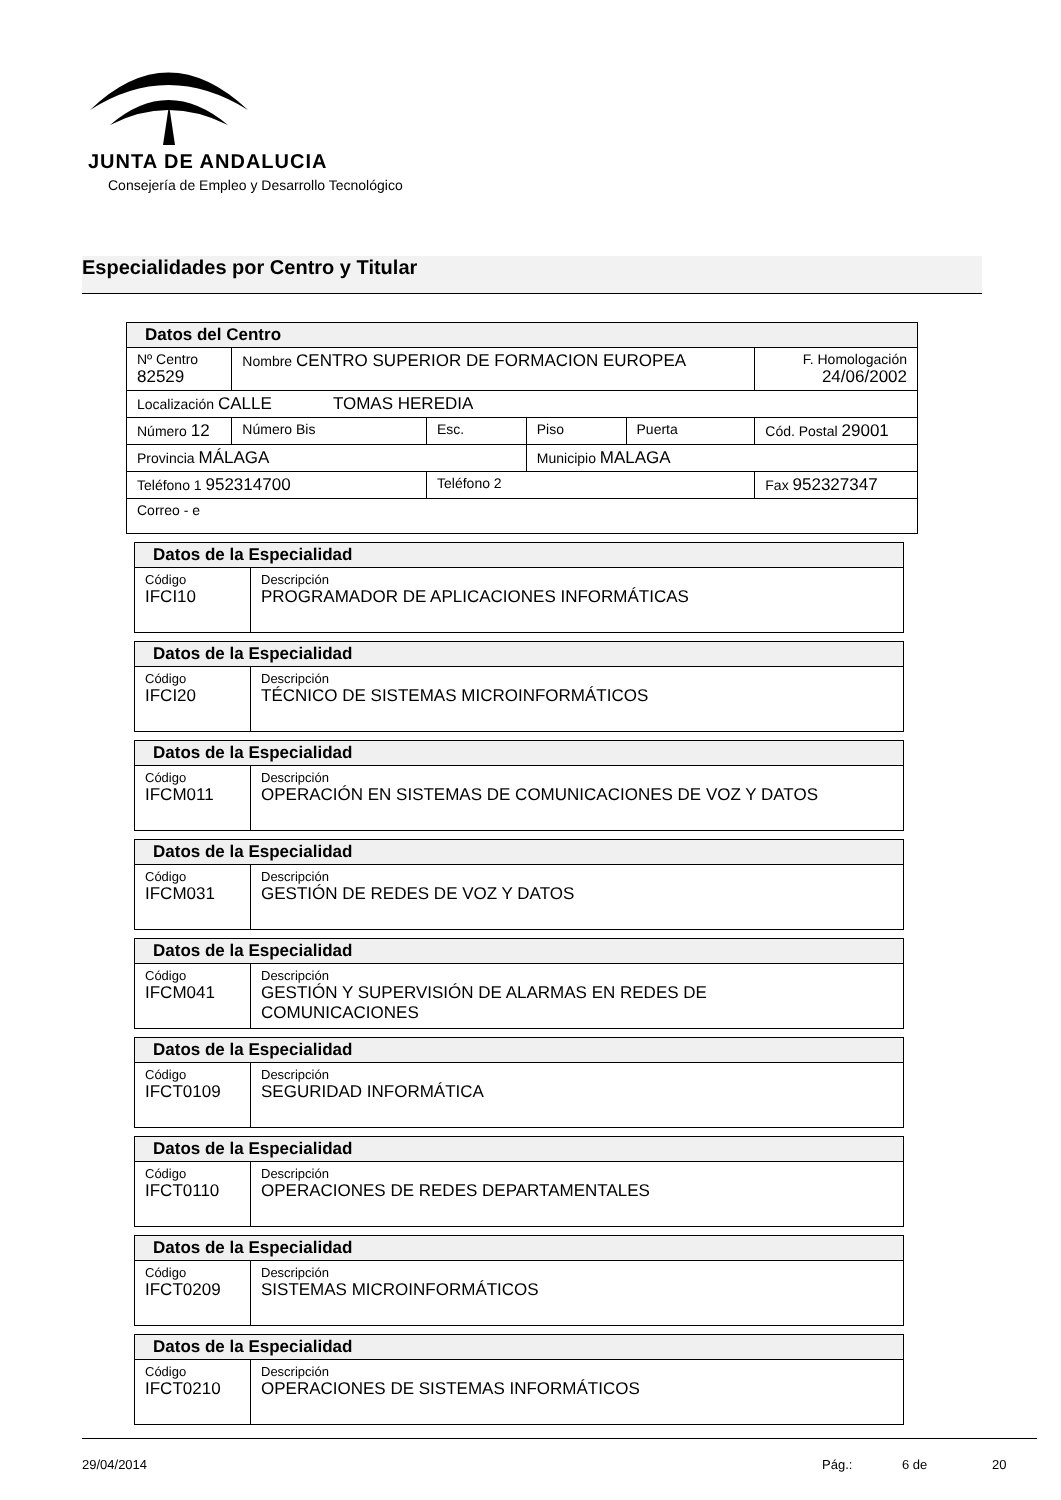JUNTA DE ANDALUCIA
Consejería de Empleo y Desarrollo Tecnológico
Especialidades por Centro y Titular
| Datos del Centro | | | | | | |
| Nº Centro 82529 | Nombre CENTRO SUPERIOR DE FORMACION EUROPEA | | | | | F. Homologación 24/06/2002 |
| Localización CALLE TOMAS HEREDIA | | | | | | |
| Número 12 | Número Bis | Esc. | Piso | Puerta | Cód. Postal 29001 | |
| Provincia MÁLAGA | | | Municipio MALAGA | | | |
| Teléfono 1 952314700 | | Teléfono 2 | | | | Fax 952327347 |
| Correo - e | | | | | | |
| Datos de la Especialidad | |
| Código IFCI10 | Descripción PROGRAMADOR DE APLICACIONES INFORMÁTICAS |
| Datos de la Especialidad | |
| Código IFCI20 | Descripción TÉCNICO DE SISTEMAS MICROINFORMÁTICOS |
| Datos de la Especialidad | |
| Código IFCM011 | Descripción OPERACIÓN EN SISTEMAS DE COMUNICACIONES DE VOZ Y DATOS |
| Datos de la Especialidad | |
| Código IFCM031 | Descripción GESTIÓN DE REDES DE VOZ Y DATOS |
| Datos de la Especialidad | |
| Código IFCM041 | Descripción GESTIÓN Y SUPERVISIÓN DE ALARMAS EN REDES DE COMUNICACIONES |
| Datos de la Especialidad | |
| Código IFCT0109 | Descripción SEGURIDAD INFORMÁTICA |
| Datos de la Especialidad | |
| Código IFCT0110 | Descripción OPERACIONES DE REDES DEPARTAMENTALES |
| Datos de la Especialidad | |
| Código IFCT0209 | Descripción SISTEMAS MICROINFORMÁTICOS |
| Datos de la Especialidad | |
| Código IFCT0210 | Descripción OPERACIONES DE SISTEMAS INFORMÁTICOS |
29/04/2014 Pág.: 6 de 20